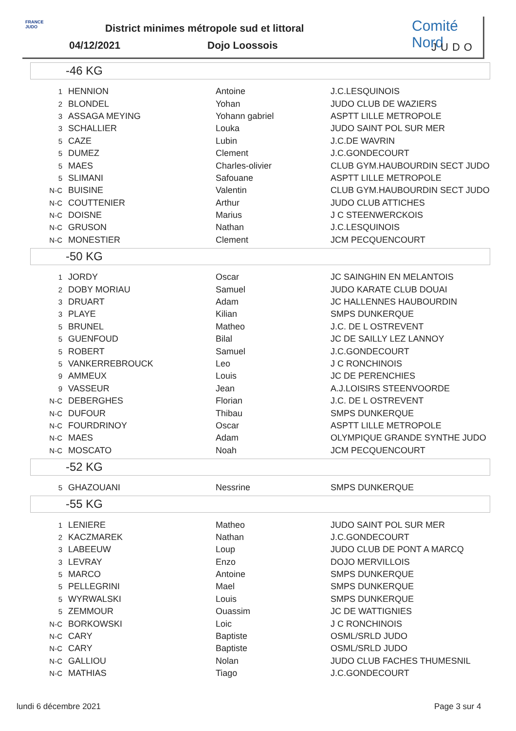FRANCE JUDO
District minimes métropole sud et littoral
04/12/2021 Dojo Loossois
Comité Nord
JUDO
-46 KG
| 1 | HENNION | Antoine | J.C.LESQUINOIS |
| 2 | BLONDEL | Yohan | JUDO CLUB DE WAZIERS |
| 3 | ASSAGA MEYING | Yohann gabriel | ASPTT LILLE METROPOLE |
| 3 | SCHALLIER | Louka | JUDO SAINT POL SUR MER |
| 5 | CAZE | Lubin | J.C.DE WAVRIN |
| 5 | DUMEZ | Clement | J.C.GONDECOURT |
| 5 | MAES | Charles-olivier | CLUB GYM.HAUBOURDIN SECT JUDO |
| 5 | SLIMANI | Safouane | ASPTT LILLE METROPOLE |
| N-C | BUISINE | Valentin | CLUB GYM.HAUBOURDIN SECT JUDO |
| N-C | COUTTENIER | Arthur | JUDO CLUB ATTICHES |
| N-C | DOISNE | Marius | J C STEENWERCKOIS |
| N-C | GRUSON | Nathan | J.C.LESQUINOIS |
| N-C | MONESTIER | Clement | JCM PECQUENCOURT |
-50 KG
| 1 | JORDY | Oscar | JC SAINGHIN EN MELANTOIS |
| 2 | DOBY MORIAU | Samuel | JUDO KARATE CLUB DOUAI |
| 3 | DRUART | Adam | JC HALLENNES HAUBOURDIN |
| 3 | PLAYE | Kilian | SMPS DUNKERQUE |
| 5 | BRUNEL | Matheo | J.C. DE L OSTREVENT |
| 5 | GUENFOUD | Bilal | JC DE SAILLY LEZ LANNOY |
| 5 | ROBERT | Samuel | J.C.GONDECOURT |
| 5 | VANKERREBROUCK | Leo | J C RONCHINOIS |
| 9 | AMMEUX | Louis | JC DE PERENCHIES |
| 9 | VASSEUR | Jean | A.J.LOISIRS STEENVOORDE |
| N-C | DEBERGHES | Florian | J.C. DE L OSTREVENT |
| N-C | DUFOUR | Thibau | SMPS DUNKERQUE |
| N-C | FOURDRINOY | Oscar | ASPTT LILLE METROPOLE |
| N-C | MAES | Adam | OLYMPIQUE GRANDE SYNTHE JUDO |
| N-C | MOSCATO | Noah | JCM PECQUENCOURT |
-52 KG
| 5 | GHAZOUANI | Nessrine | SMPS DUNKERQUE |
-55 KG
| 1 | LENIERE | Matheo | JUDO SAINT POL SUR MER |
| 2 | KACZMAREK | Nathan | J.C.GONDECOURT |
| 3 | LABEEUW | Loup | JUDO CLUB DE PONT A MARCQ |
| 3 | LEVRAY | Enzo | DOJO MERVILLOIS |
| 5 | MARCO | Antoine | SMPS DUNKERQUE |
| 5 | PELLEGRINI | Mael | SMPS DUNKERQUE |
| 5 | WYRWALSKI | Louis | SMPS DUNKERQUE |
| 5 | ZEMMOUR | Ouassim | JC DE WATTIGNIES |
| N-C | BORKOWSKI | Loic | J C RONCHINOIS |
| N-C | CARY | Baptiste | OSML/SRLD JUDO |
| N-C | CARY | Baptiste | OSML/SRLD JUDO |
| N-C | GALLIOU | Nolan | JUDO CLUB FACHES THUMESNIL |
| N-C | MATHIAS | Tiago | J.C.GONDECOURT |
lundi 6 décembre 2021 Page 3 sur 4